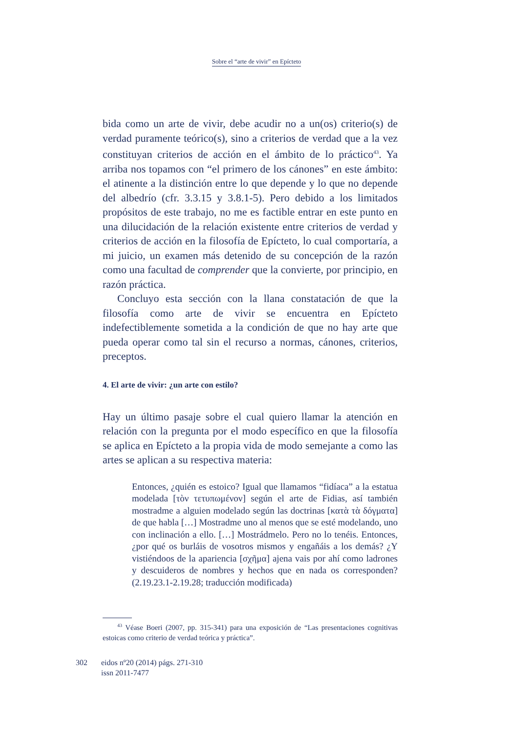Sobre el “arte de vivir” en Epícteto
bida como un arte de vivir, debe acudir no a un(os) criterio(s) de verdad puramente teórico(s), sino a criterios de verdad que a la vez constituyan criterios de acción en el ámbito de lo práctico<sup>43</sup>. Ya arriba nos topamos con “el primero de los cánones” en este ámbito: el atinente a la distinción entre lo que depende y lo que no depende del albedrío (cfr. 3.3.15 y 3.8.1-5). Pero debido a los limitados propósitos de este trabajo, no me es factible entrar en este punto en una dilucidación de la relación existente entre criterios de verdad y criterios de acción en la filosofía de Epícteto, lo cual comportaría, a mi juicio, un examen más detenido de su concepción de la razón como una facultad de comprender que la convierte, por principio, en razón práctica.
Concluyo esta sección con la llana constatación de que la filosofía como arte de vivir se encuentra en Epícteto indefectiblemente sometida a la condición de que no hay arte que pueda operar como tal sin el recurso a normas, cánones, criterios, preceptos.
4. El arte de vivir: ¿un arte con estilo?
Hay un último pasaje sobre el cual quiero llamar la atención en relación con la pregunta por el modo específico en que la filosofía se aplica en Epícteto a la propia vida de modo semejante a como las artes se aplican a su respectiva materia:
Entonces, ¿quién es estoico? Igual que llamamos “fidíaca” a la estatua modelada [τὸν τετυπωμένον] según el arte de Fidias, así también mostradme a alguien modelado según las doctrinas [κατὰ τὰ δόγματα] de que habla […] Mostradme uno al menos que se esté modelando, uno con inclinación a ello. […] Mostrádmelo. Pero no lo tenéis. Entonces, ¿por qué os burláis de vosotros mismos y engañáis a los demás? ¿Y vistiéndoos de la apariencia [σχῆμα] ajena vais por ahí como ladrones y descuideros de nombres y hechos que en nada os corresponden? (2.19.23.1-2.19.28; traducción modificada)
<sup>43</sup> Véase Boeri (2007, pp. 315-341) para una exposición de “Las presentaciones cognitivas estoicas como criterio de verdad teórica y práctica”.
302 eidos nº20 (2014) págs. 271-310
issn 2011-7477